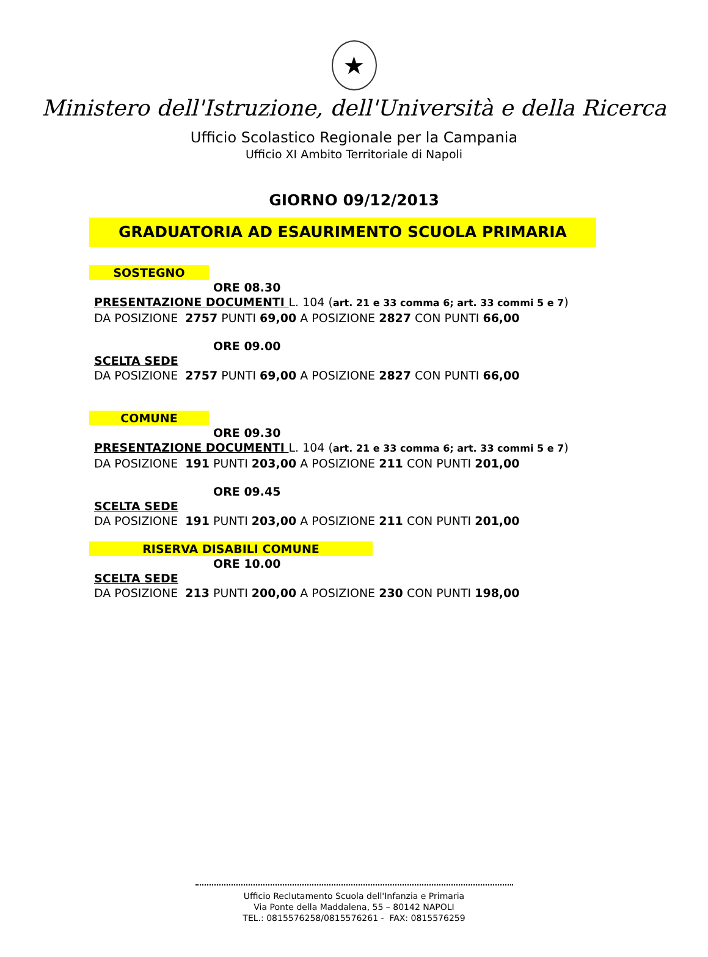★
Ministero dell'Istruzione, dell'Università e della Ricerca
Ufficio Scolastico Regionale per la Campania
Ufficio XI Ambito Territoriale di Napoli
GIORNO 09/12/2013
GRADUATORIA AD ESAURIMENTO SCUOLA PRIMARIA
SOSTEGNO
ORE 08.30
PRESENTAZIONE DOCUMENTI L. 104 (art. 21 e 33 comma 6; art. 33 commi 5 e 7)
DA POSIZIONE 2757 PUNTI 69,00 A POSIZIONE 2827 CON PUNTI 66,00
ORE 09.00
SCELTA SEDE
DA POSIZIONE 2757 PUNTI 69,00 A POSIZIONE 2827 CON PUNTI 66,00
COMUNE
ORE 09.30
PRESENTAZIONE DOCUMENTI L. 104 (art. 21 e 33 comma 6; art. 33 commi 5 e 7)
DA POSIZIONE 191 PUNTI 203,00 A POSIZIONE 211 CON PUNTI 201,00
ORE 09.45
SCELTA SEDE
DA POSIZIONE 191 PUNTI 203,00 A POSIZIONE 211 CON PUNTI 201,00
RISERVA DISABILI COMUNE
ORE 10.00
SCELTA SEDE
DA POSIZIONE 213 PUNTI 200,00 A POSIZIONE 230 CON PUNTI 198,00
Ufficio Reclutamento Scuola dell'Infanzia e Primaria
Via Ponte della Maddalena, 55 – 80142 NAPOLI
TEL.: 0815576258/0815576261 - FAX: 0815576259